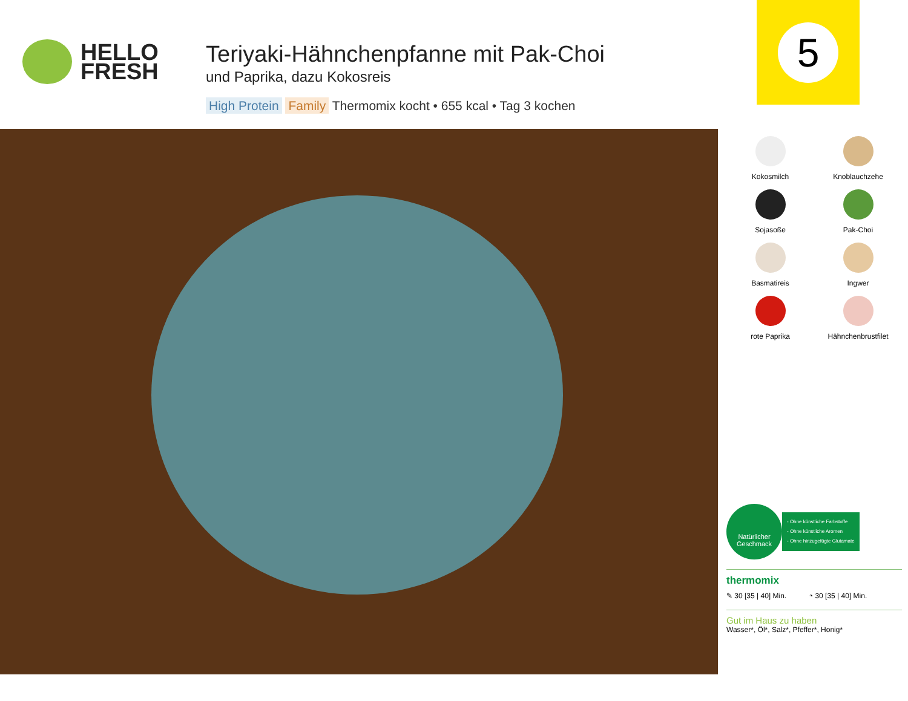HELLO
FRESH
Teriyaki-Hähnchenpfanne mit Pak-Choi
und Paprika, dazu Kokosreis
High Protein Family Thermomix kocht • 655 kcal • Tag 3 kochen
5
Kokosmilch
Knoblauchzehe
Sojasoße
Pak-Choi
Basmatireis
Ingwer
rote Paprika
Hähnchenbrustfilet
Natürlicher
Geschmack
- Ohne künstliche Farbstoffe
- Ohne künstliche Aromen
- Ohne hinzugefügte Glutamate
thermomix
✎ 30 [35 | 40] Min. ◔ 30 [35 | 40] Min.
Gut im Haus zu haben
Wasser*, Öl*, Salz*, Pfeffer*, Honig*